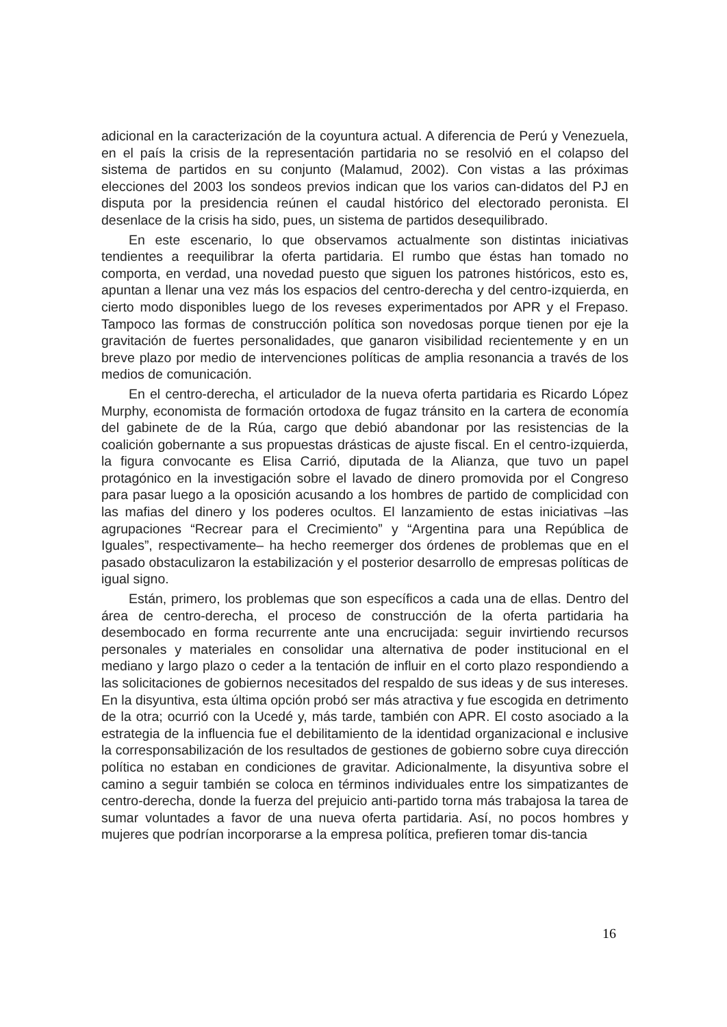adicional en la caracterización de la coyuntura actual. A diferencia de Perú y Venezuela, en el país la crisis de la representación partidaria no se resolvió en el colapso del sistema de partidos en su conjunto (Malamud, 2002). Con vistas a las próximas elecciones del 2003 los sondeos previos indican que los varios can-didatos del PJ en disputa por la presidencia reúnen el caudal histórico del electorado peronista. El desenlace de la crisis ha sido, pues, un sistema de partidos desequilibrado.
En este escenario, lo que observamos actualmente son distintas iniciativas tendientes a reequilibrar la oferta partidaria. El rumbo que éstas han tomado no comporta, en verdad, una novedad puesto que siguen los patrones históricos, esto es, apuntan a llenar una vez más los espacios del centro-derecha y del centro-izquierda, en cierto modo disponibles luego de los reveses experimentados por APR y el Frepaso. Tampoco las formas de construcción política son novedosas porque tienen por eje la gravitación de fuertes personalidades, que ganaron visibilidad recientemente y en un breve plazo por medio de intervenciones políticas de amplia resonancia a través de los medios de comunicación.
En el centro-derecha, el articulador de la nueva oferta partidaria es Ricardo López Murphy, economista de formación ortodoxa de fugaz tránsito en la cartera de economía del gabinete de de la Rúa, cargo que debió abandonar por las resistencias de la coalición gobernante a sus propuestas drásticas de ajuste fiscal. En el centro-izquierda, la figura convocante es Elisa Carrió, diputada de la Alianza, que tuvo un papel protagónico en la investigación sobre el lavado de dinero promovida por el Congreso para pasar luego a la oposición acusando a los hombres de partido de complicidad con las mafias del dinero y los poderes ocultos. El lanzamiento de estas iniciativas –las agrupaciones “Recrear para el Crecimiento” y “Argentina para una República de Iguales”, respectivamente– ha hecho reemerger dos órdenes de problemas que en el pasado obstaculizaron la estabilización y el posterior desarrollo de empresas políticas de igual signo.
Están, primero, los problemas que son específicos a cada una de ellas. Dentro del área de centro-derecha, el proceso de construcción de la oferta partidaria ha desembocado en forma recurrente ante una encrucijada: seguir invirtiendo recursos personales y materiales en consolidar una alternativa de poder institucional en el mediano y largo plazo o ceder a la tentación de influir en el corto plazo respondiendo a las solicitaciones de gobiernos necesitados del respaldo de sus ideas y de sus intereses. En la disyuntiva, esta última opción probó ser más atractiva y fue escogida en detrimento de la otra; ocurrió con la Ucedé y, más tarde, también con APR. El costo asociado a la estrategia de la influencia fue el debilitamiento de la identidad organizacional e inclusive la corresponsabilización de los resultados de gestiones de gobierno sobre cuya dirección política no estaban en condiciones de gravitar. Adicionalmente, la disyuntiva sobre el camino a seguir también se coloca en términos individuales entre los simpatizantes de centro-derecha, donde la fuerza del prejuicio anti-partido torna más trabajosa la tarea de sumar voluntades a favor de una nueva oferta partidaria. Así, no pocos hombres y mujeres que podrían incorporarse a la empresa política, prefieren tomar dis-tancia
16